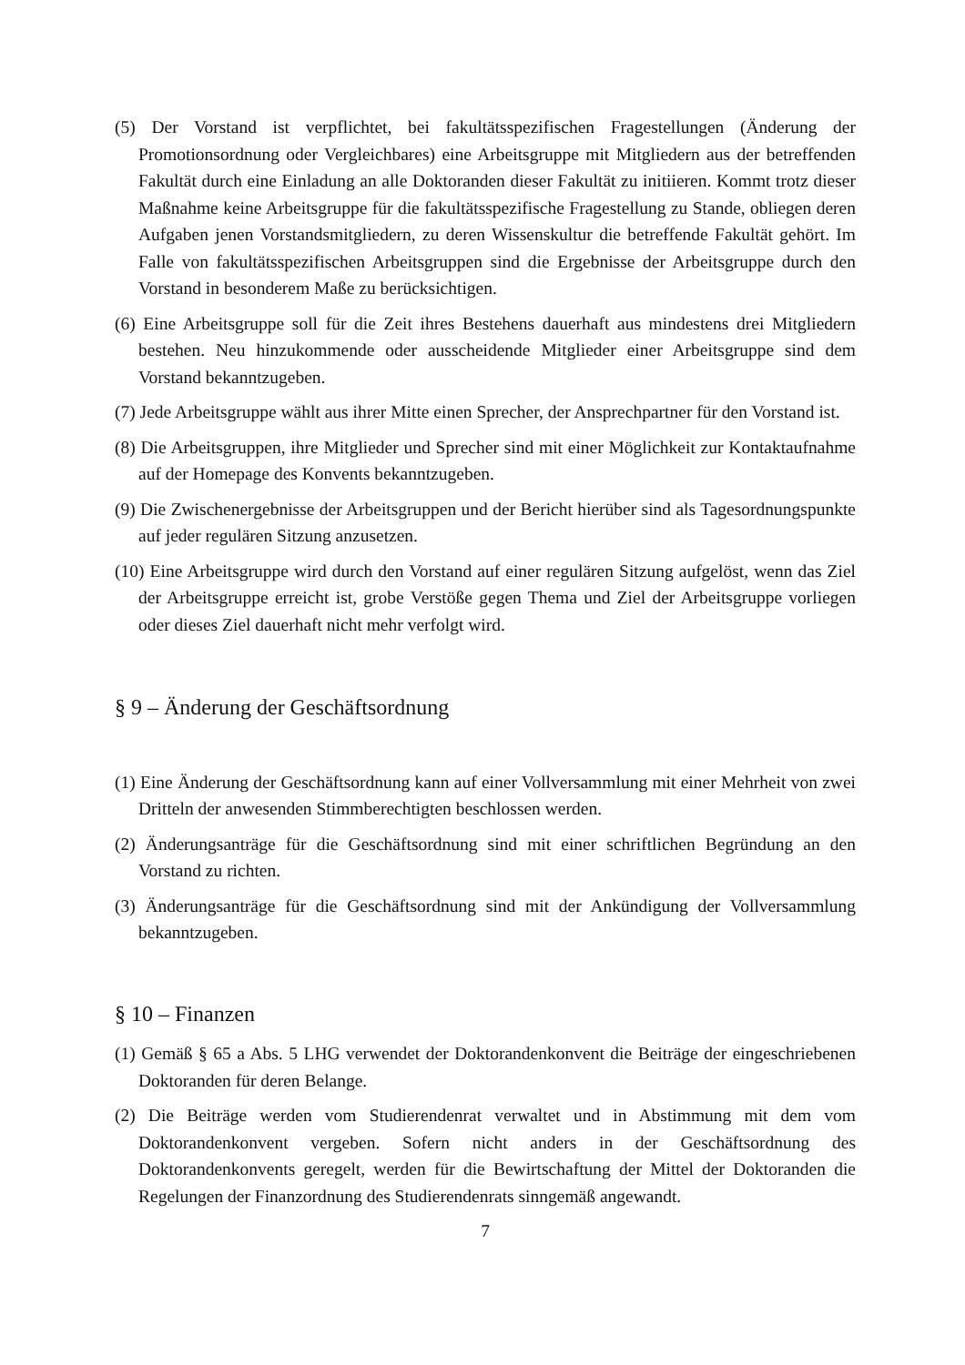(5) Der Vorstand ist verpflichtet, bei fakultätsspezifischen Fragestellungen (Änderung der Promotionsordnung oder Vergleichbares) eine Arbeitsgruppe mit Mitgliedern aus der betreffenden Fakultät durch eine Einladung an alle Doktoranden dieser Fakultät zu initiieren. Kommt trotz dieser Maßnahme keine Arbeitsgruppe für die fakultätsspezifische Fragestellung zu Stande, obliegen deren Aufgaben jenen Vorstandsmitgliedern, zu deren Wissenskultur die betreffende Fakultät gehört. Im Falle von fakultätsspezifischen Arbeitsgruppen sind die Ergebnisse der Arbeitsgruppe durch den Vorstand in besonderem Maße zu berücksichtigen.
(6) Eine Arbeitsgruppe soll für die Zeit ihres Bestehens dauerhaft aus mindestens drei Mitgliedern bestehen. Neu hinzukommende oder ausscheidende Mitglieder einer Arbeitsgruppe sind dem Vorstand bekanntzugeben.
(7) Jede Arbeitsgruppe wählt aus ihrer Mitte einen Sprecher, der Ansprechpartner für den Vorstand ist.
(8) Die Arbeitsgruppen, ihre Mitglieder und Sprecher sind mit einer Möglichkeit zur Kontaktaufnahme auf der Homepage des Konvents bekanntzugeben.
(9) Die Zwischenergebnisse der Arbeitsgruppen und der Bericht hierüber sind als Tagesordnungspunkte auf jeder regulären Sitzung anzusetzen.
(10) Eine Arbeitsgruppe wird durch den Vorstand auf einer regulären Sitzung aufgelöst, wenn das Ziel der Arbeitsgruppe erreicht ist, grobe Verstöße gegen Thema und Ziel der Arbeitsgruppe vorliegen oder dieses Ziel dauerhaft nicht mehr verfolgt wird.
§ 9 – Änderung der Geschäftsordnung
(1) Eine Änderung der Geschäftsordnung kann auf einer Vollversammlung mit einer Mehrheit von zwei Dritteln der anwesenden Stimmberechtigten beschlossen werden.
(2) Änderungsanträge für die Geschäftsordnung sind mit einer schriftlichen Begründung an den Vorstand zu richten.
(3) Änderungsanträge für die Geschäftsordnung sind mit der Ankündigung der Vollversammlung bekanntzugeben.
§ 10 – Finanzen
(1) Gemäß § 65 a Abs. 5 LHG verwendet der Doktorandenkonvent die Beiträge der eingeschriebenen Doktoranden für deren Belange.
(2) Die Beiträge werden vom Studierendenrat verwaltet und in Abstimmung mit dem vom Doktorandenkonvent vergeben. Sofern nicht anders in der Geschäftsordnung des Doktorandenkonvents geregelt, werden für die Bewirtschaftung der Mittel der Doktoranden die Regelungen der Finanzordnung des Studierendenrats sinngemäß angewandt.
7